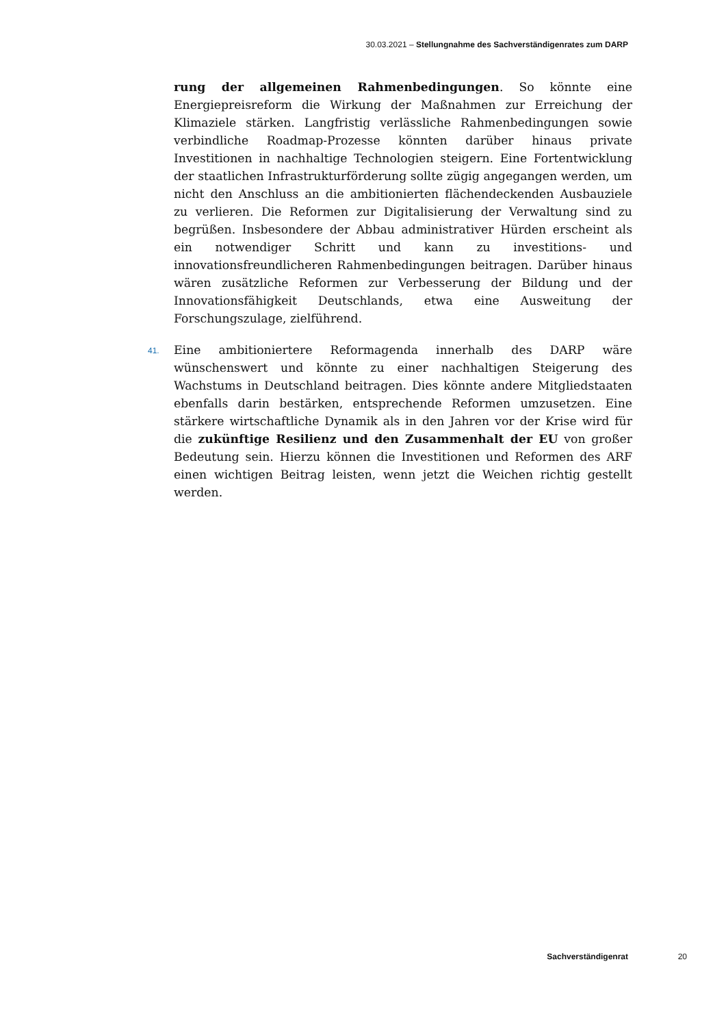30.03.2021 – Stellungnahme des Sachverständigenrates zum DARP
rung der allgemeinen Rahmenbedingungen. So könnte eine Energiepreisreform die Wirkung der Maßnahmen zur Erreichung der Klimaziele stärken. Langfristig verlässliche Rahmenbedingungen sowie verbindliche Roadmap-Prozesse könnten darüber hinaus private Investitionen in nachhaltige Technologien steigern. Eine Fortentwicklung der staatlichen Infrastrukturförderung sollte zügig angegangen werden, um nicht den Anschluss an die ambitionierten flächendeckenden Ausbauziele zu verlieren. Die Reformen zur Digitalisierung der Verwaltung sind zu begrüßen. Insbesondere der Abbau administrativer Hürden erscheint als ein notwendiger Schritt und kann zu investitions- und innovationsfreundlicheren Rahmenbedingungen beitragen. Darüber hinaus wären zusätzliche Reformen zur Verbesserung der Bildung und der Innovationsfähigkeit Deutschlands, etwa eine Ausweitung der Forschungszulage, zielführend.
41. Eine ambitioniertere Reformagenda innerhalb des DARP wäre wünschenswert und könnte zu einer nachhaltigen Steigerung des Wachstums in Deutschland beitragen. Dies könnte andere Mitgliedstaaten ebenfalls darin bestärken, entsprechende Reformen umzusetzen. Eine stärkere wirtschaftliche Dynamik als in den Jahren vor der Krise wird für die zukünftige Resilienz und den Zusammenhalt der EU von großer Bedeutung sein. Hierzu können die Investitionen und Reformen des ARF einen wichtigen Beitrag leisten, wenn jetzt die Weichen richtig gestellt werden.
Sachverständigenrat 20